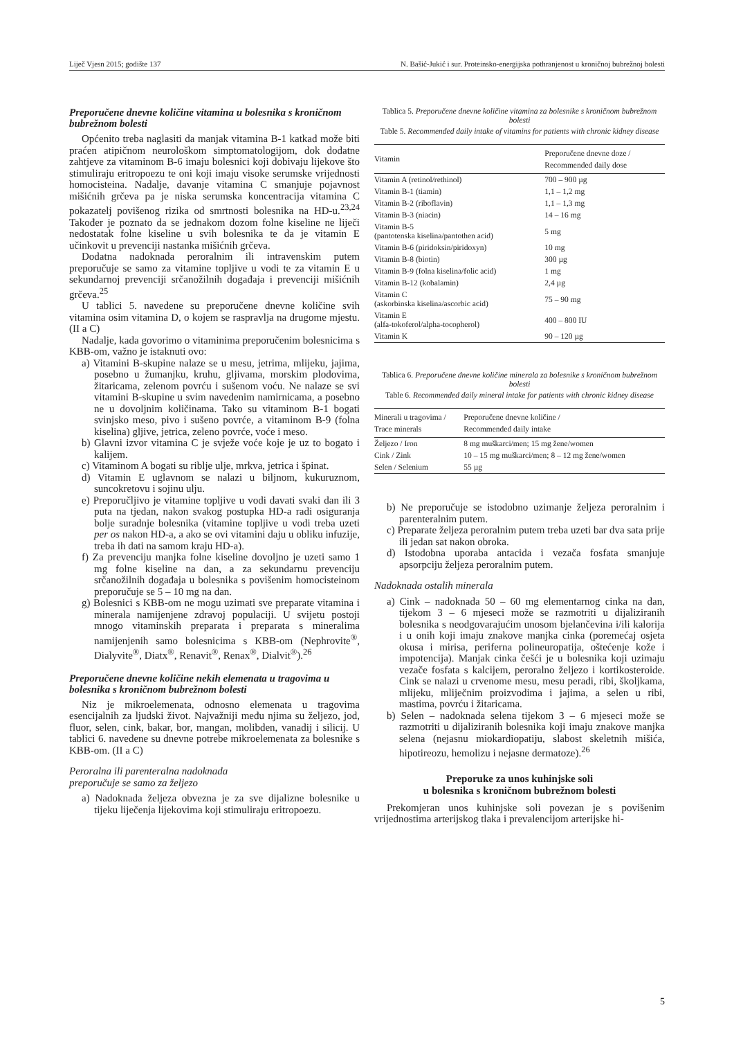Liječ Vjesn 2015; godište 137 N. Bašić-Jukić i sur. Proteinsko-energijska pothranjenost u kroničnoj bubrežnoj bolesti
Preporučene dnevne količine vitamina u bolesnika s kroničnom bubrežnom bolesti
Općenito treba naglasiti da manjak vitamina B-1 katkad može biti praćen atipičnom neurološkom simptomatologijom, dok dodatne zahtjeve za vitaminom B-6 imaju bolesnici koji dobivaju lijekove što stimuliraju eritropoezu te oni koji imaju visoke serumske vrijednosti homocisteina. Nadalje, davanje vitamina C smanjuje pojavnost mišićnih grčeva pa je niska serumska koncentracija vitamina C pokazatelj povišenog rizika od smrtnosti bolesnika na HD-u.<sup>23,24</sup> Također je poznato da se jednakom dozom folne kiseline ne liječi nedostatak folne kiseline u svih bolesnika te da je vitamin E učinkovit u prevenciji nastanka mišićnih grčeva.
Dodatna nadoknada peroralnim ili intravenskim putem preporučuje se samo za vitamine topljive u vodi te za vitamin E u sekundarnoj prevenciji srčanožilnih događaja i prevenciji mišićnih grčeva.<sup>25</sup>
U tablici 5. navedene su preporučene dnevne količine svih vitamina osim vitamina D, o kojem se raspravlja na drugome mjestu. (II a C)
Nadalje, kada govorimo o vitaminima preporučenim bolesnicima s KBB-om, važno je istaknuti ovo:
a) Vitamini B-skupine nalaze se u mesu, jetrima, mlijeku, jajima, posebno u žumanjku, kruhu, gljivama, morskim plodovima, žitaricama, zelenom povrću i sušenom voću. Ne nalaze se svi vitamini B-skupine u svim navedenim namirnicama, a posebno ne u dovoljnim količinama. Tako su vitaminom B-1 bogati svinjsko meso, pivo i sušeno povrće, a vitaminom B-9 (folna kiselina) gljive, jetrica, zeleno povrće, voće i meso.
b) Glavni izvor vitamina C je svježe voće koje je uz to bogato i kalijem.
c) Vitaminom A bogati su riblje ulje, mrkva, jetrica i špinat.
d) Vitamin E uglavnom se nalazi u biljnom, kukuruznom, suncokretovu i sojinu ulju.
e) Preporučljivo je vitamine topljive u vodi davati svaki dan ili 3 puta na tjedan, nakon svakog postupka HD-a radi osiguranja bolje suradnje bolesnika (vitamine topljive u vodi treba uzeti per os nakon HD-a, a ako se ovi vitamini daju u obliku infuzije, treba ih dati na samom kraju HD-a).
f) Za prevenciju manjka folne kiseline dovoljno je uzeti samo 1 mg folne kiseline na dan, a za sekundarnu prevenciju srčanožilnih događaja u bolesnika s povišenim homocisteinom preporučuje se 5 – 10 mg na dan.
g) Bolesnici s KBB-om ne mogu uzimati sve preparate vitamina i minerala namijenjene zdravoj populaciji. U svijetu postoji mnogo vitaminskih preparata i preparata s mineralima namijenjenih samo bolesnicima s KBB-om (Nephrovite<sup>®</sup>, Dialyvite<sup>®</sup>, Diatx<sup>®</sup>, Renavit<sup>®</sup>, Renax<sup>®</sup>, Dialvit<sup>®</sup>).<sup>26</sup>
Preporučene dnevne količine nekih elemenata u tragovima u bolesnika s kroničnom bubrežnom bolesti
Niz je mikroelemenata, odnosno elemenata u tragovima esencijalnih za ljudski život. Najvažniji među njima su željezo, jod, fluor, selen, cink, bakar, bor, mangan, molibden, vanadij i silicij. U tablici 6. navedene su dnevne potrebe mikroelemenata za bolesnike s KBB-om. (II a C)
Peroralna ili parenteralna nadoknada
preporučuje se samo za željezo
a) Nadoknada željeza obvezna je za sve dijalizne bolesnike u tijeku liječenja lijekovima koji stimuliraju eritropoezu.
Tablica 5. Preporučene dnevne količine vitamina za bolesnike s kroničnom bubrežnom bolesti
Table 5. Recommended daily intake of vitamins for patients with chronic kidney disease
| Vitamin | Preporučene dnevne doze / Recommended daily dose |
| --- | --- |
| Vitamin A (retinol/rethinol) | 700 – 900 µg |
| Vitamin B-1 (tiamin) | 1,1 – 1,2 mg |
| Vitamin B-2 (riboflavin) | 1,1 – 1,3 mg |
| Vitamin B-3 (niacin) | 14 – 16 mg |
| Vitamin B-5 (pantotenska kiselina/pantothen acid) | 5 mg |
| Vitamin B-6 (piridoksin/piridoxyn) | 10 mg |
| Vitamin B-8 (biotin) | 300 µg |
| Vitamin B-9 (folna kiselina/folic acid) | 1 mg |
| Vitamin B-12 (kobalamin) | 2,4 µg |
| Vitamin C (askorbinska kiselina/ascorbic acid) | 75 – 90 mg |
| Vitamin E (alfa-tokoferol/alpha-tocopherol) | 400 – 800 IU |
| Vitamin K | 90 – 120 µg |
Tablica 6. Preporučene dnevne količine minerala za bolesnike s kroničnom bubrežnom bolesti
Table 6. Recommended daily mineral intake for patients with chronic kidney disease
| Minerali u tragovima / Trace minerals | Preporučene dnevne količine / Recommended daily intake |
| --- | --- |
| Željezo / Iron | 8 mg muškarci/men; 15 mg žene/women |
| Cink / Zink | 10 – 15 mg muškarci/men; 8 – 12 mg žene/women |
| Selen / Selenium | 55 µg |
b) Ne preporučuje se istodobno uzimanje željeza peroralnim i parenteralnim putem.
c) Preparate željeza peroralnim putem treba uzeti bar dva sata prije ili jedan sat nakon obroka.
d) Istodobna uporaba antacida i vezača fosfata smanjuje apsorpciju željeza peroralnim putem.
Nadoknada ostalih minerala
a) Cink – nadoknada 50 – 60 mg elementarnog cinka na dan, tijekom 3 – 6 mjeseci može se razmotriti u dijaliziranih bolesnika s neodgovarajućim unosom bjelančevina i/ili kalorija i u onih koji imaju znakove manjka cinka (poremećaj osjeta okusa i mirisa, periferna polineuropatija, oštećenje kože i impotencija). Manjak cinka češći je u bolesnika koji uzimaju vezače fosfata s kalcijem, peroralno željezo i kortikosteroide. Cink se nalazi u crvenome mesu, mesu peradi, ribi, školjkama, mlijeku, mliječnim proizvodima i jajima, a selen u ribi, mastima, povrću i žitaricama.
b) Selen – nadoknada selena tijekom 3 – 6 mjeseci može se razmotriti u dijaliziranih bolesnika koji imaju znakove manjka selena (nejasnu miokardiopatiju, slabost skeletnih mišića, hipotireozu, hemolizu i nejasne dermatoze).<sup>26</sup>
Preporuke za unos kuhinjske soli
u bolesnika s kroničnom bubrežnom bolesti
Prekomjeran unos kuhinjske soli povezan je s povišenim vrijednostima arterijskog tlaka i prevalencijom arterijske hi-
5